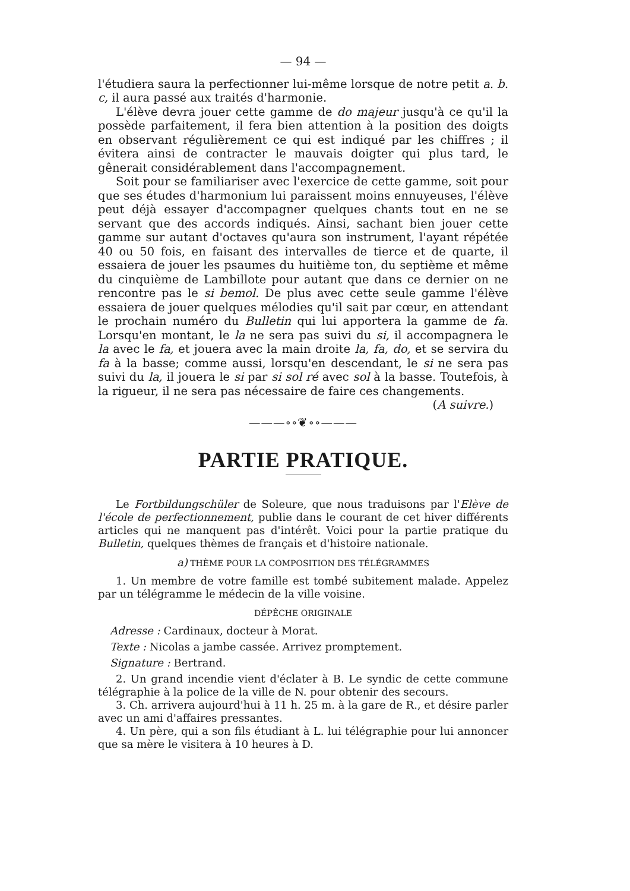— 94 —
l'étudiera saura la perfectionner lui-même lorsque de notre petit a. b. c, il aura passé aux traités d'harmonie.
L'élève devra jouer cette gamme de do majeur jusqu'à ce qu'il la possède parfaitement, il fera bien attention à la position des doigts en observant régulièrement ce qui est indiqué par les chiffres ; il évitera ainsi de contracter le mauvais doigter qui plus tard, le gênerait considérablement dans l'accompagnement.
Soit pour se familiariser avec l'exercice de cette gamme, soit pour que ses études d'harmonium lui paraissent moins ennuyeuses, l'élève peut déjà essayer d'accompagner quelques chants tout en ne se servant que des accords indiqués. Ainsi, sachant bien jouer cette gamme sur autant d'octaves qu'aura son instrument, l'ayant répétée 40 ou 50 fois, en faisant des intervalles de tierce et de quarte, il essaiera de jouer les psaumes du huitième ton, du septième et même du cinquième de Lambillote pour autant que dans ce dernier on ne rencontre pas le si bemol. De plus avec cette seule gamme l'élève essaiera de jouer quelques mélodies qu'il sait par cœur, en attendant le prochain numéro du Bulletin qui lui apportera la gamme de fa. Lorsqu'en montant, le la ne sera pas suivi du si, il accompagnera le la avec le fa, et jouera avec la main droite la, fa, do, et se servira du fa à la basse; comme aussi, lorsqu'en descendant, le si ne sera pas suivi du la, il jouera le si par si sol ré avec sol à la basse. Toutefois, à la rigueur, il ne sera pas nécessaire de faire ces changements.
(A suivre.)
———∘∘❦∘∘———
PARTIE PRATIQUE.
Le Fortbildungschüler de Soleure, que nous traduisons par l'Elève de l'école de perfectionnement, publie dans le courant de cet hiver différents articles qui ne manquent pas d'intérêt. Voici pour la partie pratique du Bulletin, quelques thèmes de français et d'histoire nationale.
a) THÈME POUR LA COMPOSITION DES TÉLÉGRAMMES
1. Un membre de votre famille est tombé subitement malade. Appelez par un télégramme le médecin de la ville voisine.
DÉPÊCHE ORIGINALE
Adresse : Cardinaux, docteur à Morat.
Texte : Nicolas a jambe cassée. Arrivez promptement.
Signature : Bertrand.
2. Un grand incendie vient d'éclater à B. Le syndic de cette commune télégraphie à la police de la ville de N. pour obtenir des secours.
3. Ch. arrivera aujourd'hui à 11 h. 25 m. à la gare de R., et désire parler avec un ami d'affaires pressantes.
4. Un père, qui a son fils étudiant à L. lui télégraphie pour lui annoncer que sa mère le visitera à 10 heures à D.